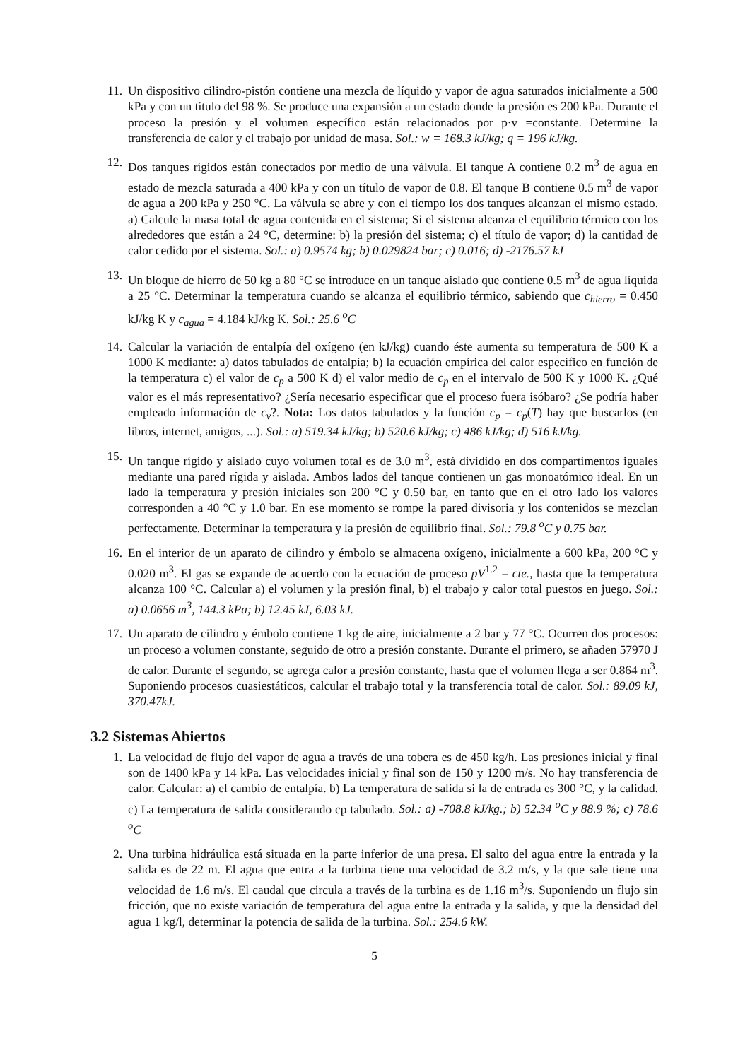11. Un dispositivo cilindro-pistón contiene una mezcla de líquido y vapor de agua saturados inicialmente a 500 kPa y con un título del 98 %. Se produce una expansión a un estado donde la presión es 200 kPa. Durante el proceso la presión y el volumen específico están relacionados por p·v =constante. Determine la transferencia de calor y el trabajo por unidad de masa. Sol.: w = 168.3 kJ/kg; q = 196 kJ/kg.
12. Dos tanques rígidos están conectados por medio de una válvula. El tanque A contiene 0.2 m<sup>3</sup> de agua en estado de mezcla saturada a 400 kPa y con un título de vapor de 0.8. El tanque B contiene 0.5 m<sup>3</sup> de vapor de agua a 200 kPa y 250 °C. La válvula se abre y con el tiempo los dos tanques alcanzan el mismo estado. a) Calcule la masa total de agua contenida en el sistema; Si el sistema alcanza el equilibrio térmico con los alrededores que están a 24 °C, determine: b) la presión del sistema; c) el título de vapor; d) la cantidad de calor cedido por el sistema. Sol.: a) 0.9574 kg; b) 0.029824 bar; c) 0.016; d) -2176.57 kJ
13. Un bloque de hierro de 50 kg a 80 °C se introduce en un tanque aislado que contiene 0.5 m<sup>3</sup> de agua líquida a 25 °C. Determinar la temperatura cuando se alcanza el equilibrio térmico, sabiendo que c<sub>hierro</sub> = 0.450 kJ/kg K y c<sub>agua</sub> = 4.184 kJ/kg K. Sol.: 25.6 <sup>o</sup>C
14. Calcular la variación de entalpía del oxígeno (en kJ/kg) cuando éste aumenta su temperatura de 500 K a 1000 K mediante: a) datos tabulados de entalpía; b) la ecuación empírica del calor específico en función de la temperatura c) el valor de c<sub>p</sub> a 500 K d) el valor medio de c<sub>p</sub> en el intervalo de 500 K y 1000 K. ¿Qué valor es el más representativo? ¿Sería necesario especificar que el proceso fuera isóbaro? ¿Se podría haber empleado información de c<sub>v</sub>?. Nota: Los datos tabulados y la función c<sub>p</sub> = c<sub>p</sub>(T) hay que buscarlos (en libros, internet, amigos, ...). Sol.: a) 519.34 kJ/kg; b) 520.6 kJ/kg; c) 486 kJ/kg; d) 516 kJ/kg.
15. Un tanque rígido y aislado cuyo volumen total es de 3.0 m<sup>3</sup>, está dividido en dos compartimentos iguales mediante una pared rígida y aislada. Ambos lados del tanque contienen un gas monoatómico ideal. En un lado la temperatura y presión iniciales son 200 °C y 0.50 bar, en tanto que en el otro lado los valores corresponden a 40 °C y 1.0 bar. En ese momento se rompe la pared divisoria y los contenidos se mezclan perfectamente. Determinar la temperatura y la presión de equilibrio final. Sol.: 79.8 <sup>o</sup>C y 0.75 bar.
16. En el interior de un aparato de cilindro y émbolo se almacena oxígeno, inicialmente a 600 kPa, 200 °C y 0.020 m<sup>3</sup>. El gas se expande de acuerdo con la ecuación de proceso pV<sup>1.2</sup> = cte., hasta que la temperatura alcanza 100 °C. Calcular a) el volumen y la presión final, b) el trabajo y calor total puestos en juego. Sol.: a) 0.0656 m<sup>3</sup>, 144.3 kPa; b) 12.45 kJ, 6.03 kJ.
17. Un aparato de cilindro y émbolo contiene 1 kg de aire, inicialmente a 2 bar y 77 °C. Ocurren dos procesos: un proceso a volumen constante, seguido de otro a presión constante. Durante el primero, se añaden 57970 J de calor. Durante el segundo, se agrega calor a presión constante, hasta que el volumen llega a ser 0.864 m<sup>3</sup>. Suponiendo procesos cuasiestáticos, calcular el trabajo total y la transferencia total de calor. Sol.: 89.09 kJ, 370.47kJ.
3.2 Sistemas Abiertos
1. La velocidad de flujo del vapor de agua a través de una tobera es de 450 kg/h. Las presiones inicial y final son de 1400 kPa y 14 kPa. Las velocidades inicial y final son de 150 y 1200 m/s. No hay transferencia de calor. Calcular: a) el cambio de entalpía. b) La temperatura de salida si la de entrada es 300 °C, y la calidad. c) La temperatura de salida considerando cp tabulado. Sol.: a) -708.8 kJ/kg.; b) 52.34 <sup>o</sup>C y 88.9 %; c) 78.6 <sup>o</sup>C
2. Una turbina hidráulica está situada en la parte inferior de una presa. El salto del agua entre la entrada y la salida es de 22 m. El agua que entra a la turbina tiene una velocidad de 3.2 m/s, y la que sale tiene una velocidad de 1.6 m/s. El caudal que circula a través de la turbina es de 1.16 m<sup>3</sup>/s. Suponiendo un flujo sin fricción, que no existe variación de temperatura del agua entre la entrada y la salida, y que la densidad del agua 1 kg/l, determinar la potencia de salida de la turbina. Sol.: 254.6 kW.
5